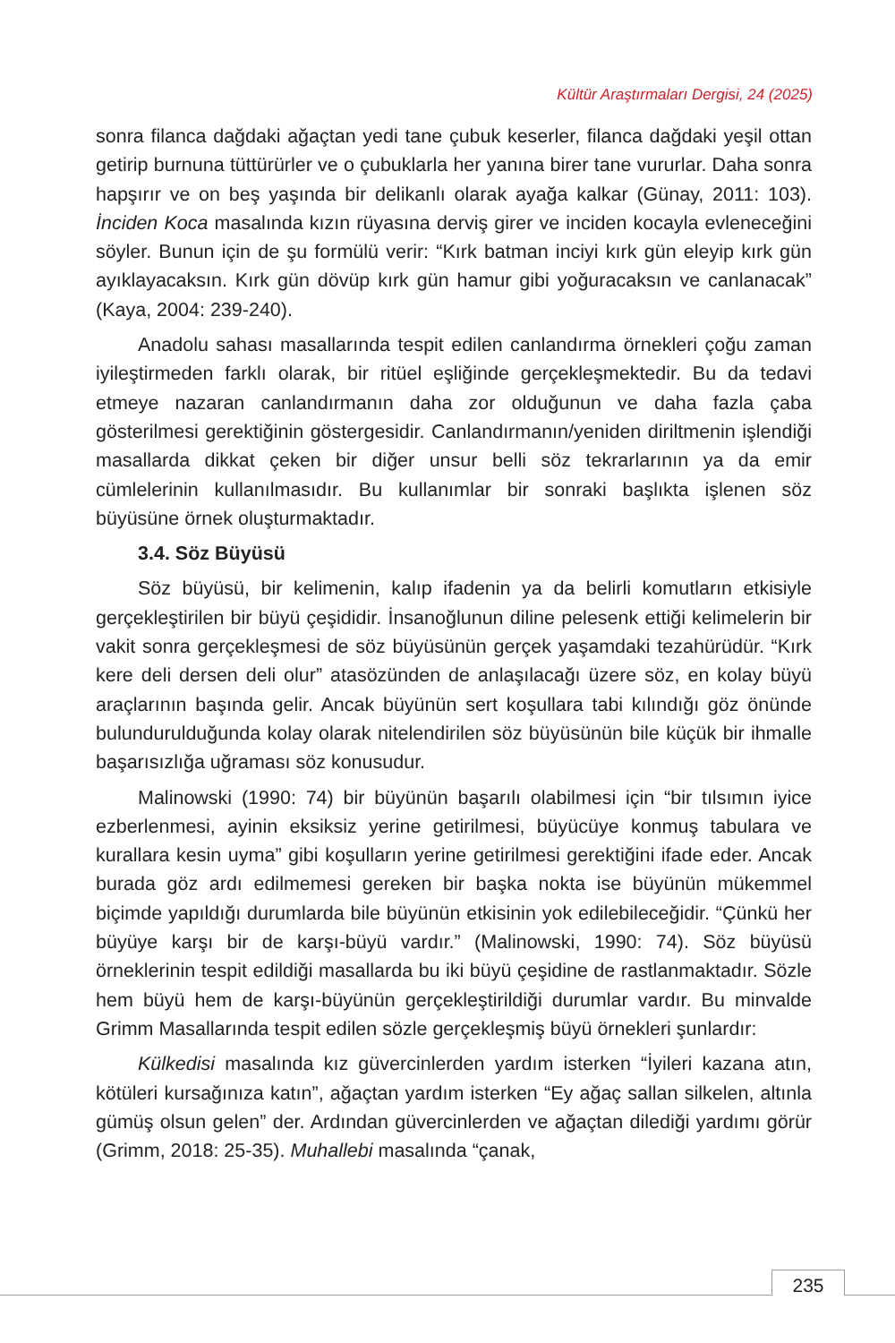Kültür Araştırmaları Dergisi, 24 (2025)
sonra filanca dağdaki ağaçtan yedi tane çubuk keserler, filanca dağdaki yeşil ottan getirip burnuna tüttürürler ve o çubuklarla her yanına birer tane vururlar. Daha sonra hapşırır ve on beş yaşında bir delikanlı olarak ayağa kalkar (Günay, 2011: 103). İnciden Koca masalında kızın rüyasına derviş girer ve inciden kocayla evleneceğini söyler. Bunun için de şu formülü verir: “Kırk batman inciyi kırk gün eleyip kırk gün ayıklayacaksın. Kırk gün dövüp kırk gün hamur gibi yoğuracaksın ve canlanacak” (Kaya, 2004: 239-240).
Anadolu sahası masallarında tespit edilen canlandırma örnekleri çoğu zaman iyileştirmeden farklı olarak, bir ritüel eşliğinde gerçekleşmektedir. Bu da tedavi etmeye nazaran canlandırmanın daha zor olduğunun ve daha fazla çaba gösterilmesi gerektiğinin göstergesidir. Canlandırmanın/yeniden diriltmenin işlendiği masallarda dikkat çeken bir diğer unsur belli söz tekrarlarının ya da emir cümlelerinin kullanılmasıdır. Bu kullanımlar bir sonraki başlıkta işlenen söz büyüsüne örnek oluşturmaktadır.
3.4. Söz Büyüsü
Söz büyüsü, bir kelimenin, kalıp ifadenin ya da belirli komutların etkisiyle gerçekleştirilen bir büyü çeşididir. İnsanoğlunun diline pelesenk ettiği kelimelerin bir vakit sonra gerçekleşmesi de söz büyüsünün gerçek yaşamdaki tezahürüdür. “Kırk kere deli dersen deli olur” atasözünden de anlaşılacağı üzere söz, en kolay büyü araçlarının başında gelir. Ancak büyünün sert koşullara tabi kılındığı göz önünde bulundurulduğunda kolay olarak nitelendirilen söz büyüsünün bile küçük bir ihmalle başarısızlığa uğraması söz konusudur.
Malinowski (1990: 74) bir büyünün başarılı olabilmesi için “bir tılsımın iyice ezberlenmesi, ayinin eksiksiz yerine getirilmesi, büyücüye konmuş tabulara ve kurallara kesin uyma” gibi koşulların yerine getirilmesi gerektiğini ifade eder. Ancak burada göz ardı edilmemesi gereken bir başka nokta ise büyünün mükemmel biçimde yapıldığı durumlarda bile büyünün etkisinin yok edilebileceğidir. “Çünkü her büyüye karşı bir de karşı-büyü vardır.” (Malinowski, 1990: 74). Söz büyüsü örneklerinin tespit edildiği masallarda bu iki büyü çeşidine de rastlanmaktadır. Sözle hem büyü hem de karşı-büyünün gerçekleştirildiği durumlar vardır. Bu minvalde Grimm Masallarında tespit edilen sözle gerçekleşmiş büyü örnekleri şunlardır:
Külkedisi masalında kız güvercinlerden yardım isterken “İyileri kazana atın, kötüleri kursağınıza katın”, ağaçtan yardım isterken “Ey ağaç sallan silkelen, altınla gümüş olsun gelen” der. Ardından güvercinlerden ve ağaçtan dilediği yardımı görür (Grimm, 2018: 25-35). Muhallebi masalında “çanak,
235